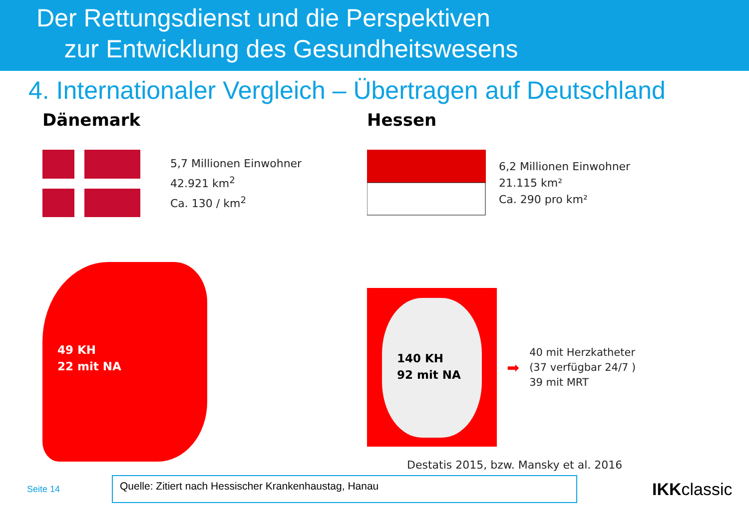Der Rettungsdienst und die Perspektiven
zur Entwicklung des Gesundheitswesens
4. Internationaler Vergleich – Übertragen auf Deutschland
Dänemark
5,7 Millionen Einwohner
42.921 km<sup>2</sup>
Ca. 130 / km<sup>2</sup>
49 KH
22 mit NA
Hessen
6,2 Millionen Einwohner
21.115 km²
Ca. 290 pro km²
140 KH
92 mit NA
➡
40 mit Herzkatheter
(37 verfügbar 24/7 )
39 mit MRT
Destatis 2015, bzw. Mansky et al. 2016
Seite 14
Quelle: Zitiert nach Hessischer Krankenhaustag, Hanau
IKKclassic